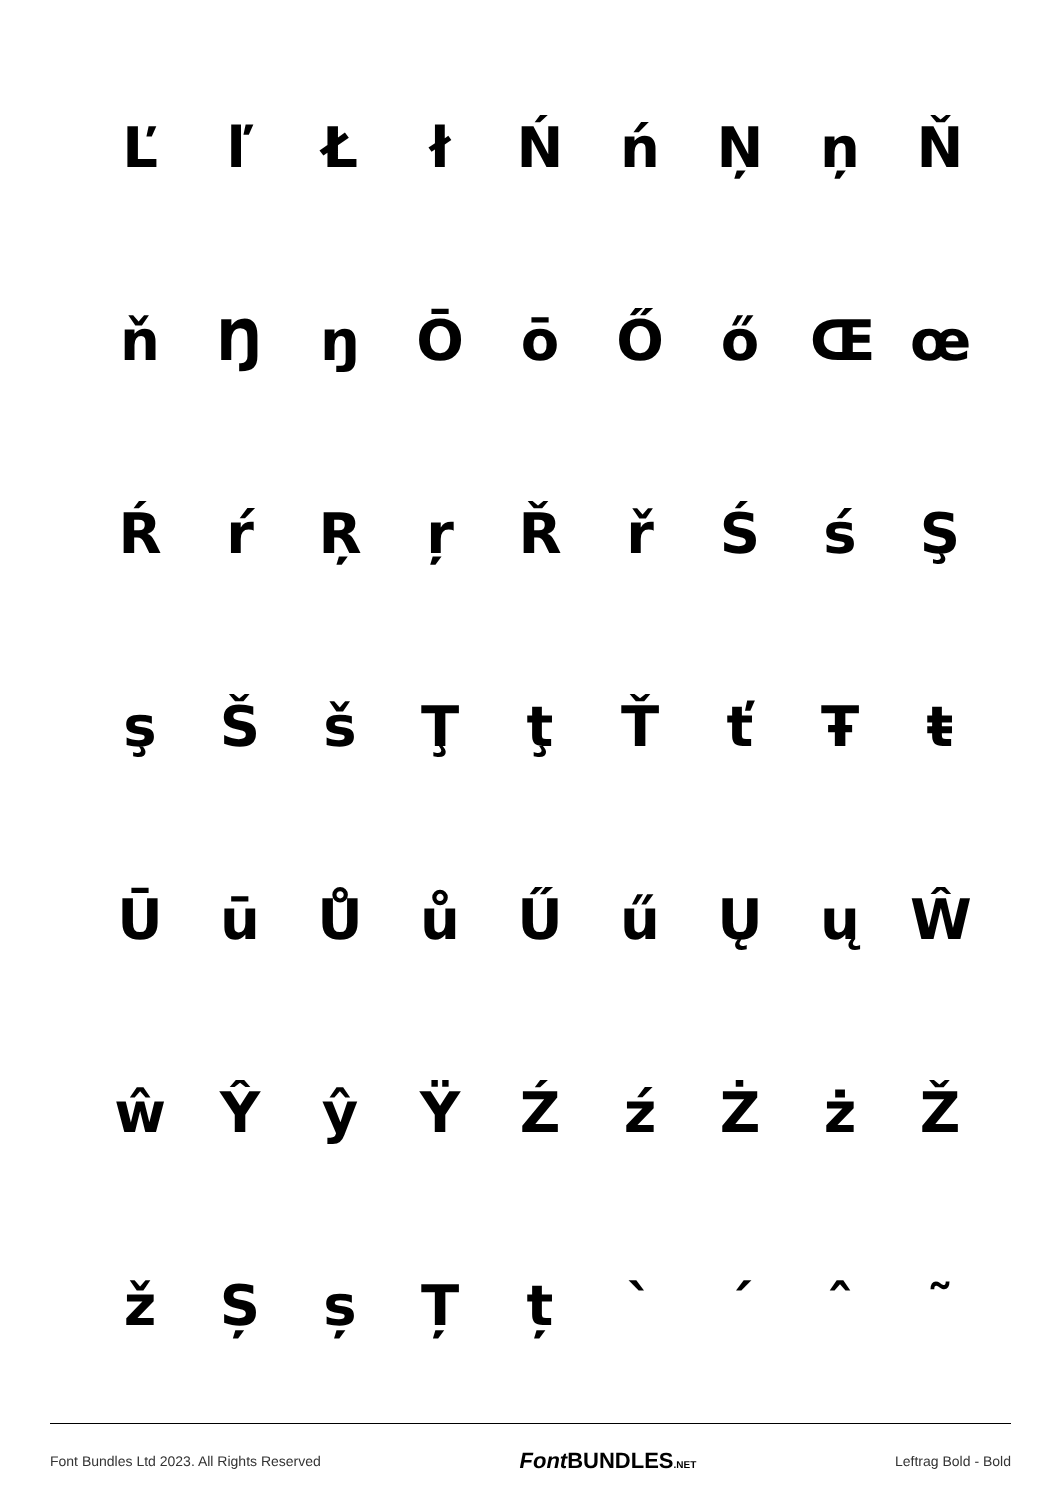Ľ ľ Ł ł Ń ń Ņ ņ Ň
ň Ŋ ŋ Ō ō Ő ő Œ œ
Ŕ ŕ Ŗ ŗ Ř ř Ś ś Ş
ş Š š Ţ ţ Ť ť Ŧ ŧ
Ū ū Ů ů Ű ű Ų ų Ŵ
ŵ Ŷ ŷ Ÿ Ź ź Ż ż Ž
ž Ș ș Ț ț ˋ ˊ ˆ ˜
Font Bundles Ltd 2023. All Rights Reserved Font BUNDLES.NET Leftrag Bold - Bold